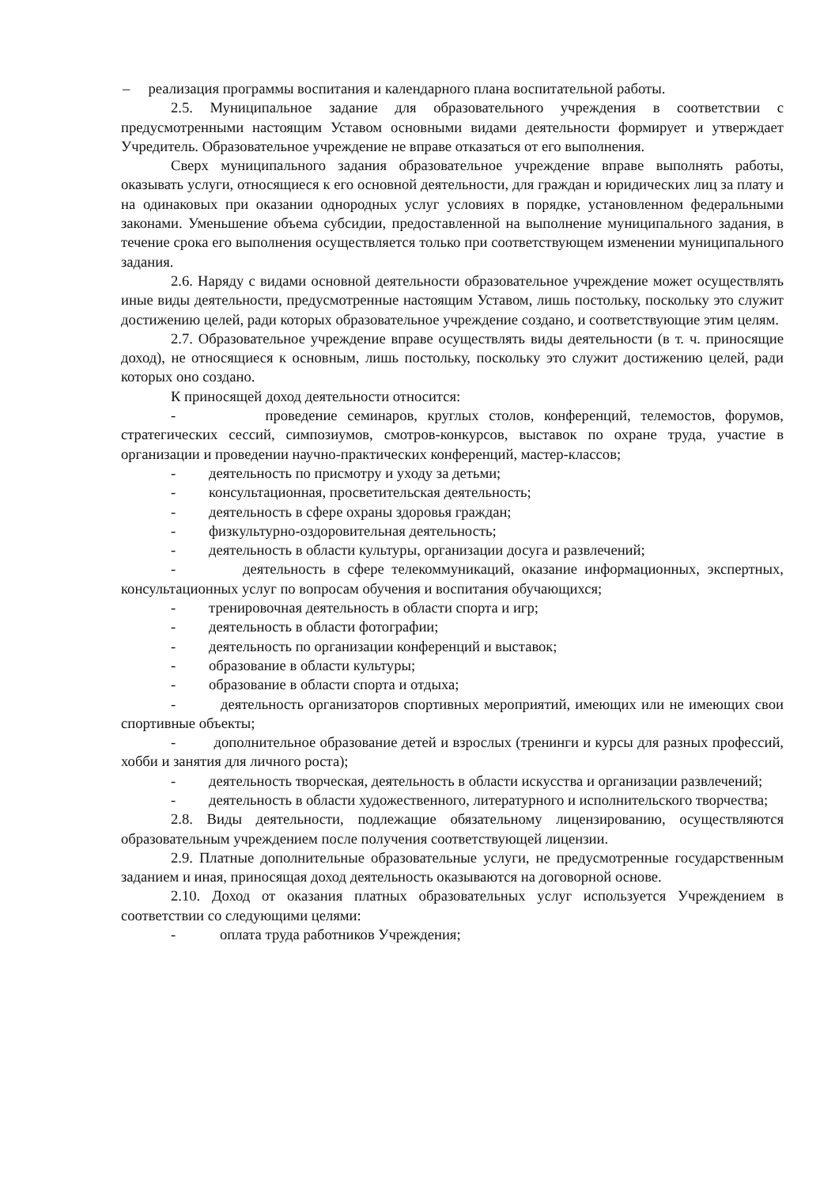– реализация программы воспитания и календарного плана воспитательной работы.
2.5. Муниципальное задание для образовательного учреждения в соответствии с предусмотренными настоящим Уставом основными видами деятельности формирует и утверждает Учредитель. Образовательное учреждение не вправе отказаться от его выполнения.
Сверх муниципального задания образовательное учреждение вправе выполнять работы, оказывать услуги, относящиеся к его основной деятельности, для граждан и юридических лиц за плату и на одинаковых при оказании однородных услуг условиях в порядке, установленном федеральными законами. Уменьшение объема субсидии, предоставленной на выполнение муниципального задания, в течение срока его выполнения осуществляется только при соответствующем изменении муниципального задания.
2.6. Наряду с видами основной деятельности образовательное учреждение может осуществлять иные виды деятельности, предусмотренные настоящим Уставом, лишь постольку, поскольку это служит достижению целей, ради которых образовательное учреждение создано, и соответствующие этим целям.
2.7. Образовательное учреждение вправе осуществлять виды деятельности (в т. ч. приносящие доход), не относящиеся к основным, лишь постольку, поскольку это служит достижению целей, ради которых оно создано.
К приносящей доход деятельности относится:
- проведение семинаров, круглых столов, конференций, телемостов, форумов, стратегических сессий, симпозиумов, смотров-конкурсов, выставок по охране труда, участие в организации и проведении научно-практических конференций, мастер-классов;
- деятельность по присмотру и уходу за детьми;
- консультационная, просветительская деятельность;
- деятельность в сфере охраны здоровья граждан;
- физкультурно-оздоровительная деятельность;
- деятельность в области культуры, организации досуга и развлечений;
- деятельность в сфере телекоммуникаций, оказание информационных, экспертных, консультационных услуг по вопросам обучения и воспитания обучающихся;
- тренировочная деятельность в области спорта и игр;
- деятельность в области фотографии;
- деятельность по организации конференций и выставок;
- образование в области культуры;
- образование в области спорта и отдыха;
- деятельность организаторов спортивных мероприятий, имеющих или не имеющих свои спортивные объекты;
- дополнительное образование детей и взрослых (тренинги и курсы для разных профессий, хобби и занятия для личного роста);
- деятельность творческая, деятельность в области искусства и организации развлечений;
- деятельность в области художественного, литературного и исполнительского творчества;
2.8. Виды деятельности, подлежащие обязательному лицензированию, осуществляются образовательным учреждением после получения соответствующей лицензии.
2.9. Платные дополнительные образовательные услуги, не предусмотренные государственным заданием и иная, приносящая доход деятельность оказываются на договорной основе.
2.10. Доход от оказания платных образовательных услуг используется Учреждением в соответствии со следующими целями:
- оплата труда работников Учреждения;